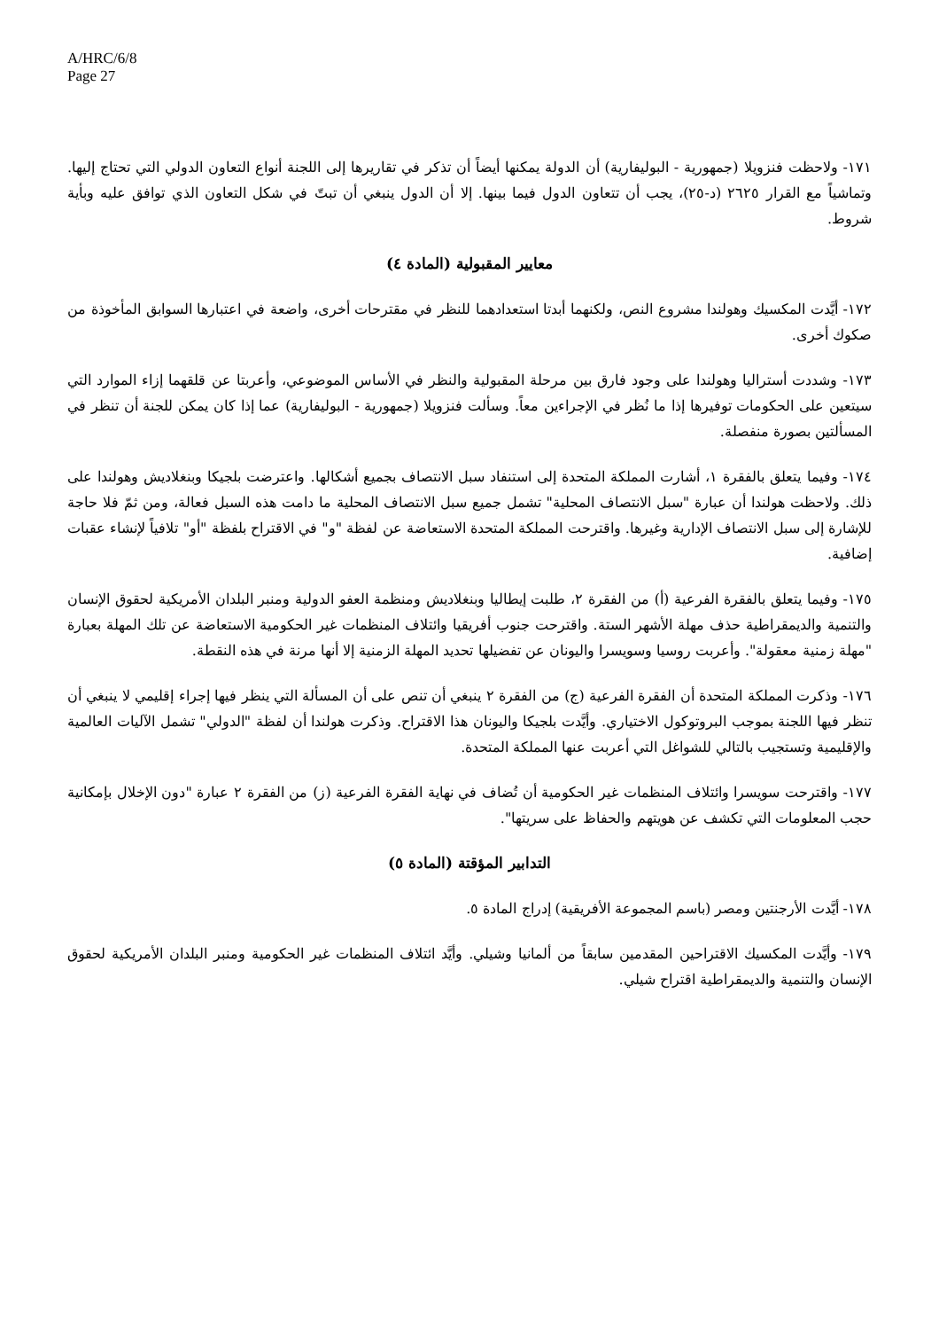A/HRC/6/8
Page 27
١٧١- ولاحظت فنزويلا (جمهورية - البوليفارية) أن الدولة يمكنها أيضاً أن تذكر في تقاريرها إلى اللجنة أنواع التعاون الدولي التي تحتاج إليها. وتماشياً مع القرار ٢٦٢٥ (د-٢٥)، يجب أن تتعاون الدول فيما بينها. إلا أن الدول ينبغي أن تبتّ في شكل التعاون الذي توافق عليه وبأية شروط.
معايير المقبولية (المادة ٤)
١٧٢- أيَّدت المكسيك وهولندا مشروع النص، ولكنهما أبدتا استعدادهما للنظر في مقترحات أخرى، واضعة في اعتبارها السوابق المأخوذة من صكوك أخرى.
١٧٣- وشددت أستراليا وهولندا على وجود فارق بين مرحلة المقبولية والنظر في الأساس الموضوعي، وأعربتا عن قلقهما إزاء الموارد التي سيتعين على الحكومات توفيرها إذا ما نُظر في الإجراءين معاً. وسألت فنزويلا (جمهورية - البوليفارية) عما إذا كان يمكن للجنة أن تنظر في المسألتين بصورة منفصلة.
١٧٤- وفيما يتعلق بالفقرة ١، أشارت المملكة المتحدة إلى استنفاد سبل الانتصاف بجميع أشكالها. واعترضت بلجيكا وبنغلاديش وهولندا على ذلك. ولاحظت هولندا أن عبارة "سبل الانتصاف المحلية" تشمل جميع سبل الانتصاف المحلية ما دامت هذه السبل فعالة، ومن ثمّ فلا حاجة للإشارة إلى سبل الانتصاف الإدارية وغيرها. واقترحت المملكة المتحدة الاستعاضة عن لفظة "و" في الاقتراح بلفظة "أو" تلافياً لإنشاء عقبات إضافية.
١٧٥- وفيما يتعلق بالفقرة الفرعية (أ) من الفقرة ٢، طلبت إيطاليا وبنغلاديش ومنظمة العفو الدولية ومنبر البلدان الأمريكية لحقوق الإنسان والتنمية والديمقراطية حذف مهلة الأشهر الستة. واقترحت جنوب أفريقيا وائتلاف المنظمات غير الحكومية الاستعاضة عن تلك المهلة بعبارة "مهلة زمنية معقولة". وأعربت روسيا وسويسرا واليونان عن تفضيلها تحديد المهلة الزمنية إلا أنها مرنة في هذه النقطة.
١٧٦- وذكرت المملكة المتحدة أن الفقرة الفرعية (ج) من الفقرة ٢ ينبغي أن تنص على أن المسألة التي ينظر فيها إجراء إقليمي لا ينبغي أن تنظر فيها اللجنة بموجب البروتوكول الاختياري. وأيَّدت بلجيكا واليونان هذا الاقتراح. وذكرت هولندا أن لفظة "الدولي" تشمل الآليات العالمية والإقليمية وتستجيب بالتالي للشواغل التي أعربت عنها المملكة المتحدة.
١٧٧- واقترحت سويسرا وائتلاف المنظمات غير الحكومية أن تُضاف في نهاية الفقرة الفرعية (ز) من الفقرة ٢ عبارة "دون الإخلال بإمكانية حجب المعلومات التي تكشف عن هويتهم والحفاظ على سريتها".
التدابير المؤقتة (المادة ٥)
١٧٨- أيَّدت الأرجنتين ومصر (باسم المجموعة الأفريقية) إدراج المادة ٥.
١٧٩- وأيَّدت المكسيك الاقتراحين المقدمين سابقاً من ألمانيا وشيلي. وأيَّد ائتلاف المنظمات غير الحكومية ومنبر البلدان الأمريكية لحقوق الإنسان والتنمية والديمقراطية اقتراح شيلي.